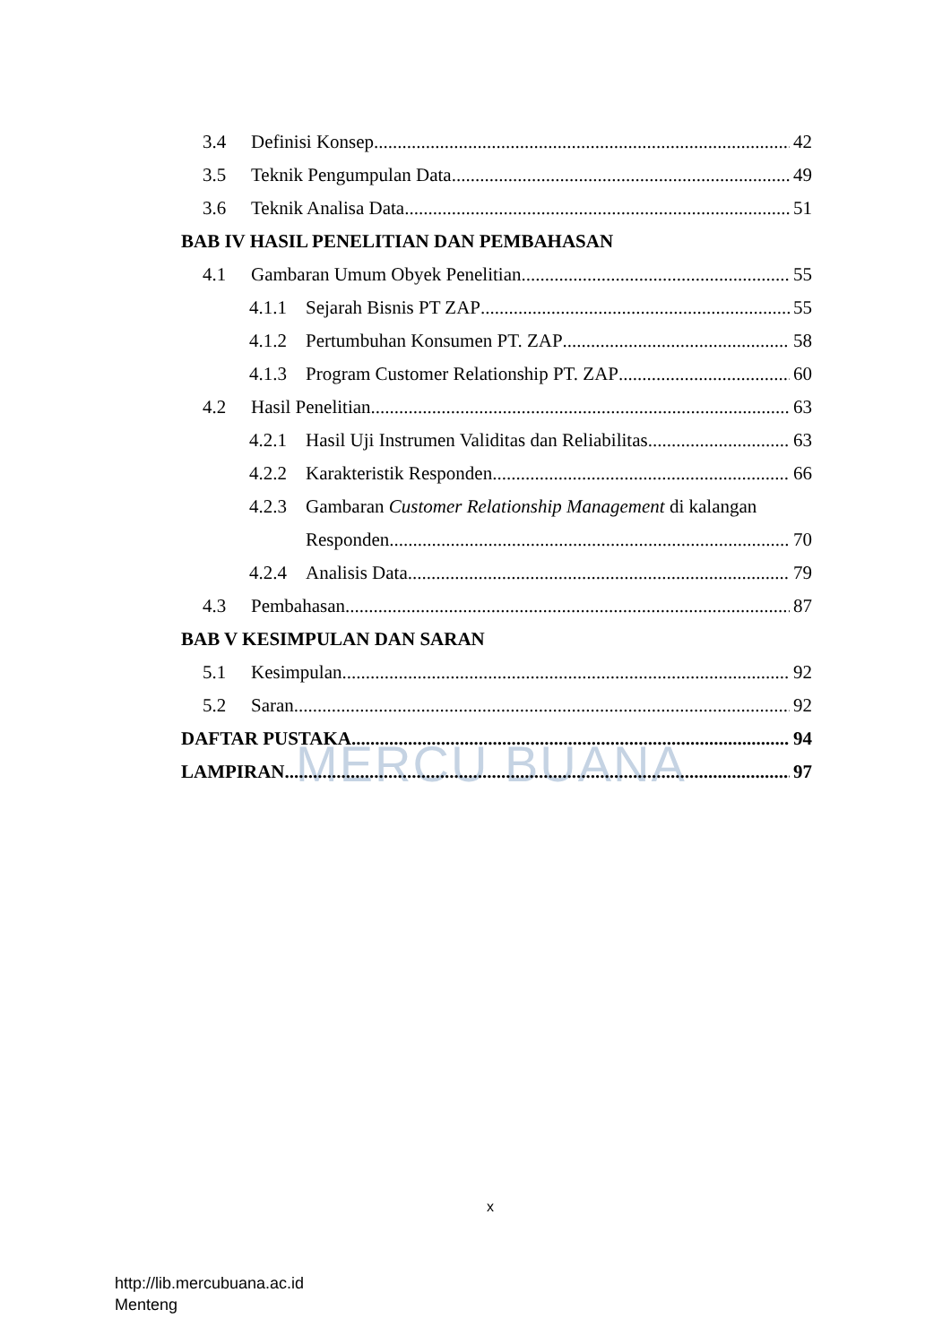MERCU BUANA
3.4 Definisi Konsep 42
3.5 Teknik Pengumpulan Data 49
3.6 Teknik Analisa Data 51
BAB IV HASIL PENELITIAN DAN PEMBAHASAN
4.1 Gambaran Umum Obyek Penelitian 55
4.1.1 Sejarah Bisnis PT ZAP 55
4.1.2 Pertumbuhan Konsumen PT. ZAP 58
4.1.3 Program Customer Relationship PT. ZAP 60
4.2 Hasil Penelitian 63
4.2.1 Hasil Uji Instrumen Validitas dan Reliabilitas 63
4.2.2 Karakteristik Responden 66
4.2.3 Gambaran Customer Relationship Management di kalangan
Responden 70
4.2.4 Analisis Data 79
4.3 Pembahasan 87
BAB V KESIMPULAN DAN SARAN
5.1 Kesimpulan 92
5.2 Saran 92
DAFTAR PUSTAKA 94
LAMPIRAN 97
x
http://lib.mercubuana.ac.id
Menteng